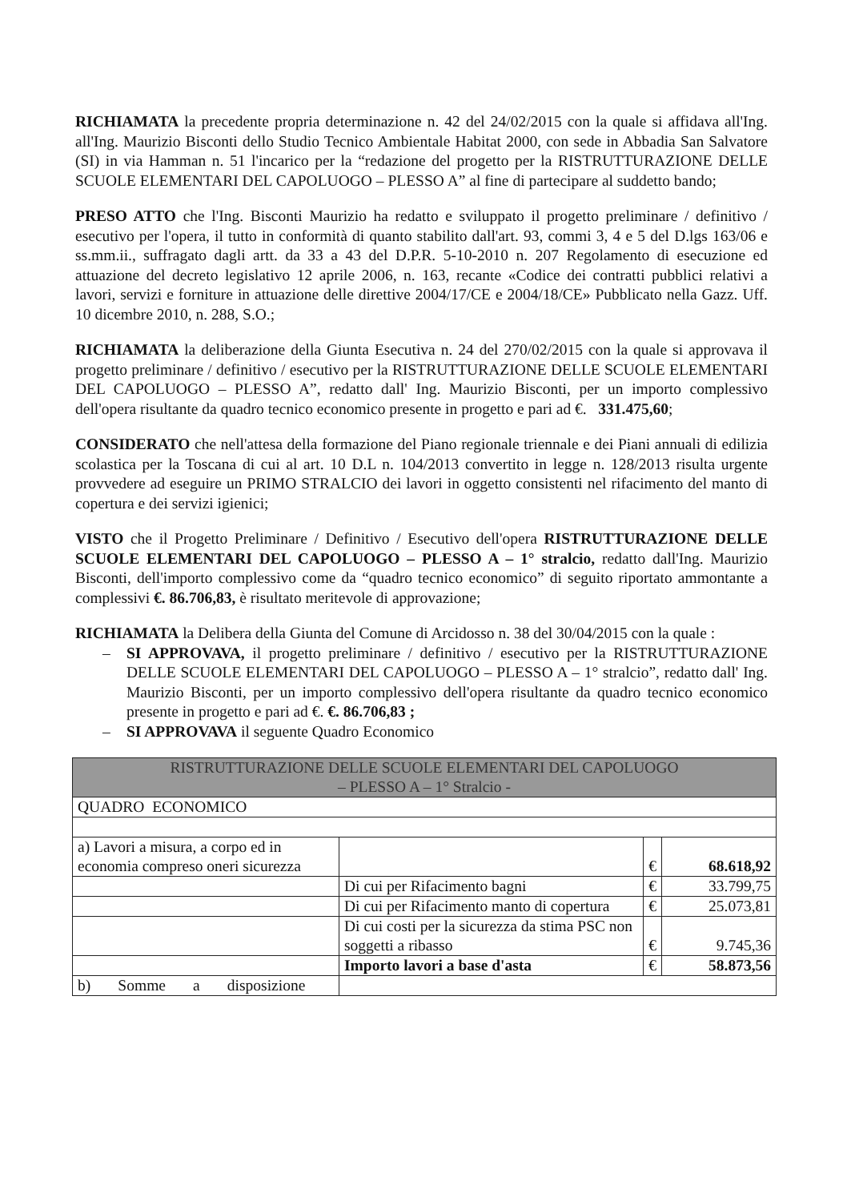RICHIAMATA la precedente propria determinazione n. 42 del 24/02/2015 con la quale si affidava all'Ing. all'Ing. Maurizio Bisconti dello Studio Tecnico Ambientale Habitat 2000, con sede in Abbadia San Salvatore (SI) in via Hamman n. 51 l'incarico per la “redazione del progetto per la RISTRUTTURAZIONE DELLE SCUOLE ELEMENTARI DEL CAPOLUOGO – PLESSO A” al fine di partecipare al suddetto bando;
PRESO ATTO che l'Ing. Bisconti Maurizio ha redatto e sviluppato il progetto preliminare / definitivo / esecutivo per l'opera, il tutto in conformità di quanto stabilito dall'art. 93, commi 3, 4 e 5 del D.lgs 163/06 e ss.mm.ii., suffragato dagli artt. da 33 a 43 del D.P.R. 5-10-2010 n. 207 Regolamento di esecuzione ed attuazione del decreto legislativo 12 aprile 2006, n. 163, recante «Codice dei contratti pubblici relativi a lavori, servizi e forniture in attuazione delle direttive 2004/17/CE e 2004/18/CE» Pubblicato nella Gazz. Uff. 10 dicembre 2010, n. 288, S.O.;
RICHIAMATA la deliberazione della Giunta Esecutiva n. 24 del 270/02/2015 con la quale si approvava il progetto preliminare / definitivo / esecutivo per la RISTRUTTURAZIONE DELLE SCUOLE ELEMENTARI DEL CAPOLUOGO – PLESSO A”, redatto dall' Ing. Maurizio Bisconti, per un importo complessivo dell'opera risultante da quadro tecnico economico presente in progetto e pari ad €. 331.475,60;
CONSIDERATO che nell'attesa della formazione del Piano regionale triennale e dei Piani annuali di edilizia scolastica per la Toscana di cui al art. 10 D.L n. 104/2013 convertito in legge n. 128/2013 risulta urgente provvedere ad eseguire un PRIMO STRALCIO dei lavori in oggetto consistenti nel rifacimento del manto di copertura e dei servizi igienici;
VISTO che il Progetto Preliminare / Definitivo / Esecutivo dell'opera RISTRUTTURAZIONE DELLE SCUOLE ELEMENTARI DEL CAPOLUOGO – PLESSO A – 1° stralcio, redatto dall'Ing. Maurizio Bisconti, dell'importo complessivo come da “quadro tecnico economico” di seguito riportato ammontante a complessivi €. 86.706,83, è risultato meritevole di approvazione;
RICHIAMATA la Delibera della Giunta del Comune di Arcidosso n. 38 del 30/04/2015 con la quale :
– SI APPROVAVA, il progetto preliminare / definitivo / esecutivo per la RISTRUTTURAZIONE DELLE SCUOLE ELEMENTARI DEL CAPOLUOGO – PLESSO A – 1° stralcio”, redatto dall' Ing. Maurizio Bisconti, per un importo complessivo dell'opera risultante da quadro tecnico economico presente in progetto e pari ad €. €. 86.706,83 ;
– SI APPROVAVA il seguente Quadro Economico
| RISTRUTTURAZIONE DELLE SCUOLE ELEMENTARI DEL CAPOLUOGO – PLESSO A – 1° Stralcio - | | | |
| QUADRO ECONOMICO | | | |
| a) Lavori a misura, a corpo ed in economia compreso oneri sicurezza | | € | 68.618,92 |
| | Di cui per Rifacimento bagni | € | 33.799,75 |
| | Di cui per Rifacimento manto di copertura | € | 25.073,81 |
| | Di cui costi per la sicurezza da stima PSC non soggetti a ribasso | € | 9.745,36 |
| | Importo lavori a base d'asta | € | 58.873,56 |
| b) Somme a disposizione | | | |